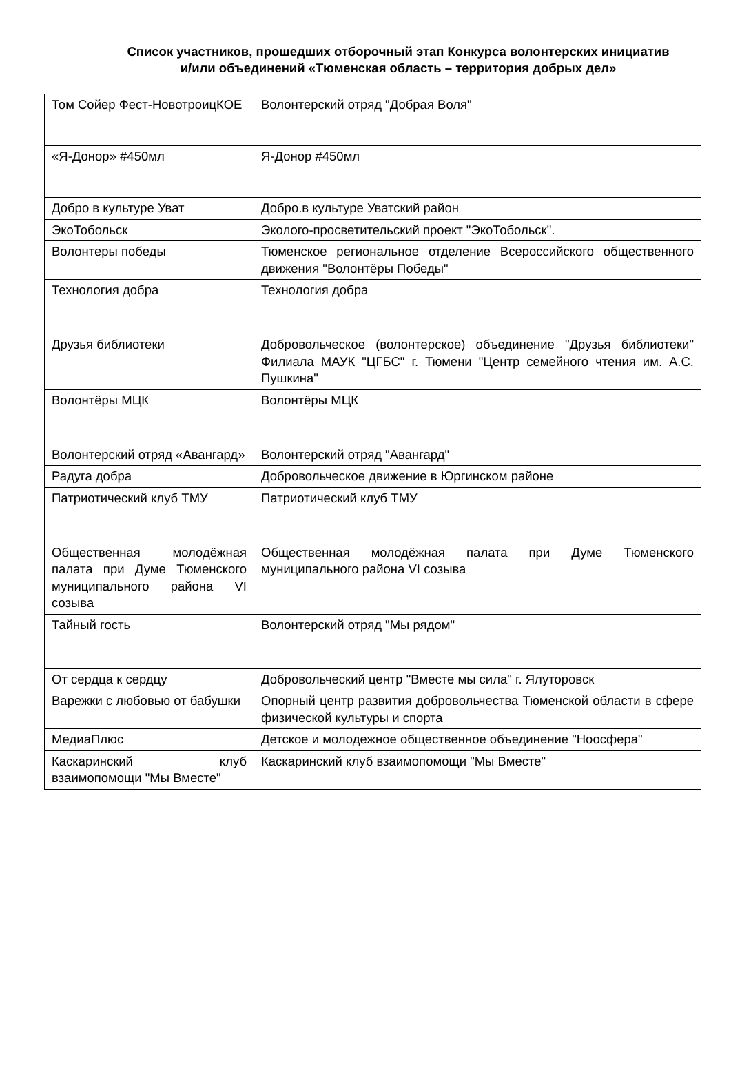Список участников, прошедших отборочный этап Конкурса волонтерских инициатив и/или объединений «Тюменская область – территория добрых дел»
| Том Сойер Фест-НовотроицКОЕ | Волонтерский отряд "Добрая Воля" |
| «Я-Донор» #450мл | Я-Донор #450мл |
| Добро в культуре Уват | Добро.в культуре Уватский район |
| ЭкоТобольск | Эколого-просветительский проект "ЭкоТобольск". |
| Волонтеры победы | Тюменское региональное отделение Всероссийского общественного движения "Волонтёры Победы" |
| Технология добра | Технология добра |
| Друзья библиотеки | Добровольческое (волонтерское) объединение "Друзья библиотеки" Филиала МАУК "ЦГБС" г. Тюмени "Центр семейного чтения им. А.С. Пушкина" |
| Волонтёры МЦК | Волонтёры МЦК |
| Волонтерский отряд «Авангард» | Волонтерский отряд "Авангард" |
| Радуга добра | Добровольческое движение в Юргинском районе |
| Патриотический клуб ТМУ | Патриотический клуб ТМУ |
| Общественная молодёжная палата при Думе Тюменского муниципального района VI созыва | Общественная молодёжная палата при Думе Тюменского муниципального района VI созыва |
| Тайный гость | Волонтерский отряд "Мы рядом" |
| От сердца к сердцу | Добровольческий центр "Вместе мы сила" г. Ялуторовск |
| Варежки с любовью от бабушки | Опорный центр развития добровольчества Тюменской области в сфере физической культуры и спорта |
| МедиаПлюс | Детское и молодежное общественное объединение "Ноосфера" |
| Каскаринский клуб взаимопомощи "Мы Вместе" | Каскаринский клуб взаимопомощи "Мы Вместе" |